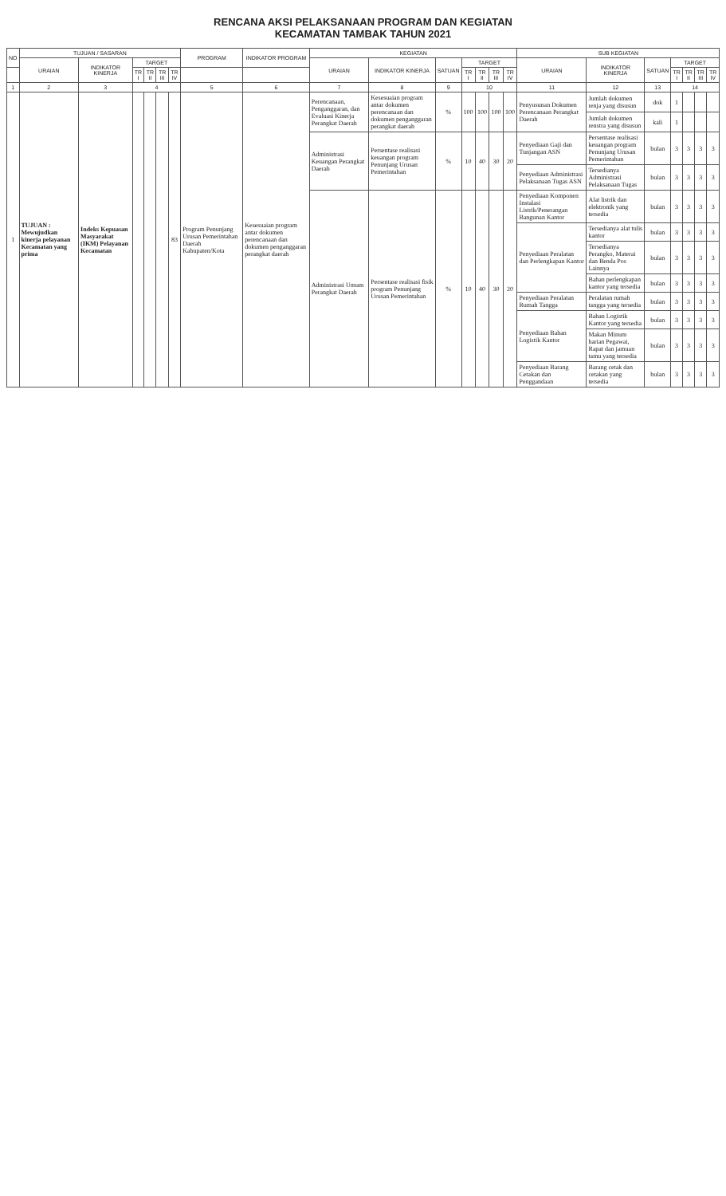RENCANA AKSI PELAKSANAAN PROGRAM DAN KEGIATAN
KECAMATAN TAMBAK TAHUN 2021
| NO | TUJUAN / SASARAN | | | | | | PROGRAM | INDIKATOR PROGRAM | KEGIATAN | | | | | | | SUB KEGIATAN | | | | | | |
| --- | --- | --- | --- | --- | --- | --- | --- | --- | --- | --- | --- | --- | --- | --- | --- | --- | --- | --- | --- | --- | --- | --- |
| | URAIAN | INDIKATOR KINERJA | TARGET | | | | | | URAIAN | INDIKATOR KINERJA | SATUAN | TARGET | | | | URAIAN | INDIKATOR KINERJA | SATUAN | TARGET | | | |
| | | | TR I | TR II | TR III | TR IV | | | | | | TR I | TR II | TR III | TR IV | | | | TR I | TR II | TR III | TR IV |
| 1 | 2 | 3 | 4 | | | | 5 | 6 | 7 | 8 | 9 | 10 | | | | 11 | 12 | 13 | 14 | | | |
| 1 | TUJUAN : Mewujudkan kinerja pelayanan Kecamatan yang prima | Indeks Kepuasan Masyarakat (IKM) Pelayanan Kecamatan | | | | 83 | Program Penunjang Urusan Pemerintahan Daerah Kabupaten/Kota | Kesesuaian program antar dokumen perencanaan dan dokumen penganggaran perangkat daerah | Perencanaan, Penganggaran, dan Evaluasi Kinerja Perangkat Daerah | Kesesuaian program antar dokumen perencanaan dan dokumen penganggaran perangkat daerah | % | 100 | 100 | 100 | 100 | Penyusunan Dokumen Perencanaan Perangkat Daerah | Jumlah dokumen renja yang disusun | dok | 1 | | | |
| | | | | | | | | | | | | | | | | | Jumlah dokumen renstra yang disusun | kali | 1 | | | |
| | | | | | | | | | Administrasi Keuangan Perangkat Daerah | Persentase realisasi keuangan program Penunjang Urusan Pemerintahan | % | 10 | 40 | 30 | 20 | Penyediaan Gaji dan Tunjangan ASN | Persentase realisasi keuangan program Penunjang Urusan Pemerintahan | bulan | 3 | 3 | 3 | 3 |
| | | | | | | | | | | | | | | | | Penyediaan Administrasi Pelaksanaan Tugas ASN | Tersedianya Administrasi Pelaksanaan Tugas | bulan | 3 | 3 | 3 | 3 |
| | | | | | | | | | Administrasi Umum Perangkat Daerah | Persentase realisasi fisik program Penunjang Urusan Pemerintahan | % | 10 | 40 | 30 | 20 | Penyediaan Komponen Instalasi Listrik/Penerangan Bangunan Kantor | Alat listrik dan elektronik yang tersedia | bulan | 3 | 3 | 3 | 3 |
| | | | | | | | | | | | | | | | | Penyediaan Peralatan dan Perlengkapan Kantor | Tersedianya alat tulis kantor | bulan | 3 | 3 | 3 | 3 |
| | | | | | | | | | | | | | | | | | Tersedianya Perangko, Materai dan Benda Pos Lainnya | bulan | 3 | 3 | 3 | 3 |
| | | | | | | | | | | | | | | | | | Bahan perlengkapan kantor yang tersedia | bulan | 3 | 3 | 3 | 3 |
| | | | | | | | | | | | | | | | | Penyediaan Peralatan Rumah Tangga | Peralatan rumah tangga yang tersedia | bulan | 3 | 3 | 3 | 3 |
| | | | | | | | | | | | | | | | | Penyediaan Bahan Logistik Kantor | Bahan Logistik Kantor yang tersedia | bulan | 3 | 3 | 3 | 3 |
| | | | | | | | | | | | | | | | | | Makan Minum harian Pegawai, Rapat dan jamuan tamu yang tersedia | bulan | 3 | 3 | 3 | 3 |
| | | | | | | | | | | | | | | | | Penyediaan Barang Cetakan dan Penggandaan | Barang cetak dan cetakan yang tersedia | bulan | 3 | 3 | 3 | 3 |